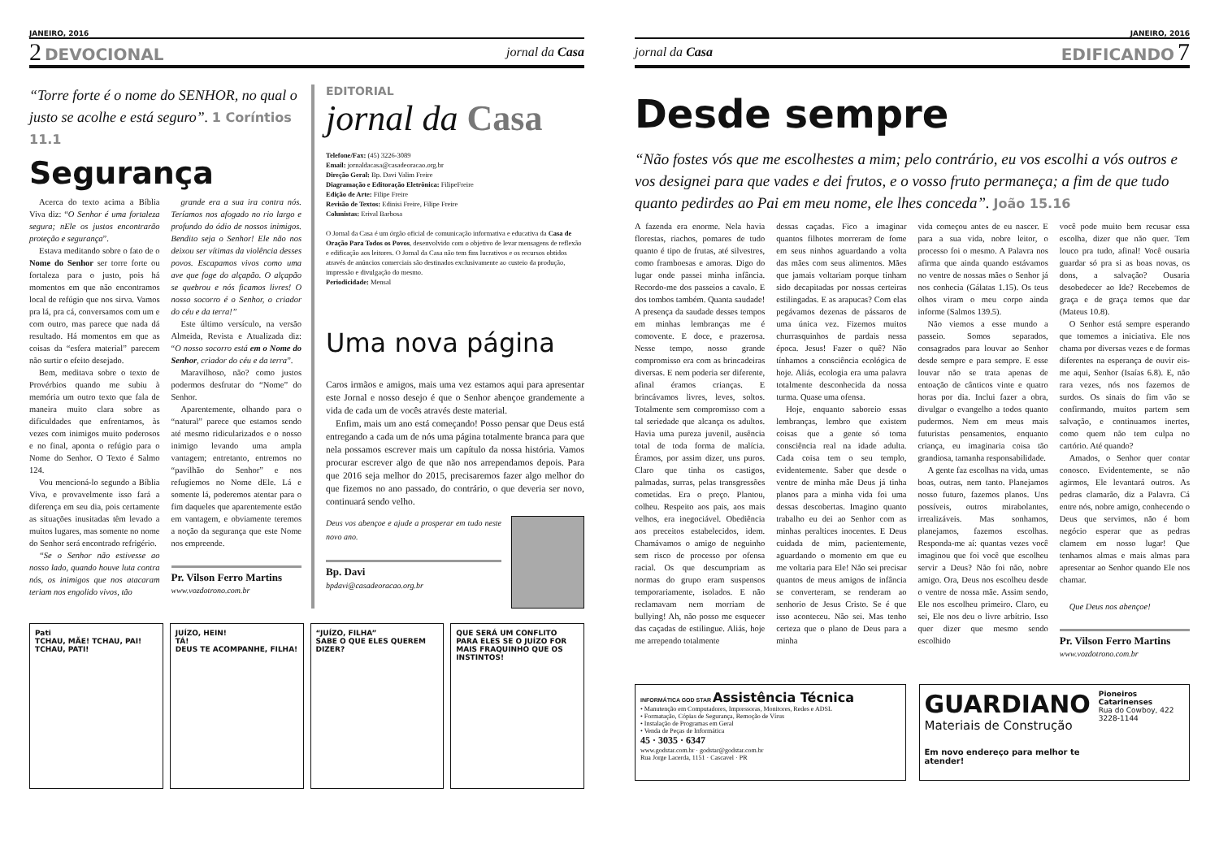JANEIRO, 2016
2 DEVOCIONAL jornal da Casa
“Torre forte é o nome do SENHOR, no qual o justo se acolhe e está seguro”. 1 Coríntios 11.1
Segurança
Acerca do texto acima a Bíblia Viva diz: “O Senhor é uma fortaleza segura; nEle os justos encontrarão proteção e segurança”.
Estava meditando sobre o fato de o Nome do Senhor ser torre forte ou fortaleza para o justo, pois há momentos em que não encontramos local de refúgio que nos sirva. Vamos pra lá, pra cá, conversamos com um e com outro, mas parece que nada dá resultado. Há momentos em que as coisas da “esfera material” parecem não surtir o efeito desejado.
Bem, meditava sobre o texto de Provérbios quando me subiu à memória um outro texto que fala de maneira muito clara sobre as dificuldades que enfrentamos, às vezes com inimigos muito poderosos e no final, aponta o refúgio para o Nome do Senhor. O Texto é Salmo 124.
Vou mencioná-lo segundo a Bíblia Viva, e provavelmente isso fará a diferença em seu dia, pois certamente as situações inusitadas têm levado a muitos lugares, mas somente no nome do Senhor será encontrado refrigério.
“Se o Senhor não estivesse ao nosso lado, quando houve luta contra nós, os inimigos que nos atacaram teriam nos engolido vivos, tão
grande era a sua ira contra nós. Teríamos nos afogado no rio largo e profundo do ódio de nossos inimigos. Bendito seja o Senhor! Ele não nos deixou ser vítimas da violência desses povos. Escapamos vivos como uma ave que foge do alçapão. O alçapão se quebrou e nós ficamos livres! O nosso socorro é o Senhor, o criador do céu e da terra!”
Este último versículo, na versão Almeida, Revista e Atualizada diz: “O nosso socorro está em o Nome do Senhor, criador do céu e da terra”.
Maravilhoso, não? como justos podermos desfrutar do “Nome” do Senhor.
Aparentemente, olhando para o “natural” parece que estamos sendo até mesmo ridicularizados e o nosso inimigo levando uma ampla vantagem; entretanto, entremos no “pavilhão do Senhor” e nos refugiemos no Nome dEle. Lá e somente lá, poderemos atentar para o fim daqueles que aparentemente estão em vantagem, e obviamente teremos a noção da segurança que este Nome nos empreende.
Pr. Vilson Ferro Martins
www.vozdotrono.com.br
EDITORIAL
jornal da Casa
Telefone/Fax: (45) 3226-3089
Email: jornaldacasa@casadeoracao.org.br
Direção Geral: Bp. Davi Valim Freire
Diagramação e Editoração Eletrônica: FilipeFreire
Edição de Arte: Filipe Freire
Revisão de Textos: Edinisi Freire, Filipe Freire
Colunistas: Erival Barbosa
O Jornal da Casa é um órgão oficial de comunicação informativa e educativa da Casa de Oração Para Todos os Povos, desenvolvido com o objetivo de levar mensagens de reflexão e edificação aos leitores. O Jornal da Casa não tem fins lucrativos e os recursos obtidos através de anúncios comerciais são destinados exclusivamente ao custeio da produção, impressão e divulgação do mesmo.
Periodicidade: Mensal
Uma nova página
Caros irmãos e amigos, mais uma vez estamos aqui para apresentar este Jornal e nosso desejo é que o Senhor abençoe grandemente a vida de cada um de vocês através deste material.
Enfim, mais um ano está começando! Posso pensar que Deus está entregando a cada um de nós uma página totalmente branca para que nela possamos escrever mais um capítulo da nossa história. Vamos procurar escrever algo de que não nos arrependamos depois. Para que 2016 seja melhor do 2015, precisaremos fazer algo melhor do que fizemos no ano passado, do contrário, o que deveria ser novo, continuará sendo velho.
Deus vos abençoe e ajude a prosperar em tudo neste novo ano.
Bp. Davi
bpdavi@casadeoracao.org.br
Pati
TCHAU, MÃE! TCHAU, PAI!
TCHAU, PATI!
JUÍZO, HEIN!
TÁ!
DEUS TE ACOMPANHE, FILHA!
“JUÍZO, FILHA”
SABE O QUE ELES QUEREM DIZER?
QUE SERÁ UM CONFLITO PARA ELES SE O JUÍZO FOR MAIS FRAQUINHO QUE OS INSTINTOS!
JANEIRO, 2016
jornal da Casa EDIFICANDO 7
Desde sempre
“Não fostes vós que me escolhestes a mim; pelo contrário, eu vos escolhi a vós outros e vos designei para que vades e dei frutos, e o vosso fruto permaneça; a fim de que tudo quanto pedirdes ao Pai em meu nome, ele lhes conceda”. João 15.16
A fazenda era enorme. Nela havia florestas, riachos, pomares de tudo quanto é tipo de frutas, até silvestres, como framboesas e amoras. Digo do lugar onde passei minha infância. Recordo-me dos passeios a cavalo. E dos tombos também. Quanta saudade! A presença da saudade desses tempos em minhas lembranças me é comovente. E doce, e prazerosa. Nesse tempo, nosso grande compromisso era com as brincadeiras diversas. E nem poderia ser diferente, afinal éramos crianças. E brincávamos livres, leves, soltos. Totalmente sem compromisso com a tal seriedade que alcança os adultos. Havia uma pureza juvenil, ausência total de toda forma de malícia. Éramos, por assim dizer, uns puros. Claro que tinha os castigos, palmadas, surras, pelas transgressões cometidas. Era o preço. Plantou, colheu. Respeito aos pais, aos mais velhos, era inegociável. Obediência aos preceitos estabelecidos, idem. Chamávamos o amigo de neguinho sem risco de processo por ofensa racial. Os que descumpriam as normas do grupo eram suspensos temporariamente, isolados. E não reclamavam nem morriam de bullying! Ah, não posso me esquecer das caçadas de estilingue. Aliás, hoje me arrependo totalmente
dessas caçadas. Fico a imaginar quantos filhotes morreram de fome em seus ninhos aguardando a volta das mães com seus alimentos. Mães que jamais voltariam porque tinham sido decapitadas por nossas certeiras estilingadas. E as arapucas? Com elas pegávamos dezenas de pássaros de uma única vez. Fizemos muitos churrasquinhos de pardais nessa época. Jesus! Fazer o quê? Não tínhamos a consciência ecológica de hoje. Aliás, ecologia era uma palavra totalmente desconhecida da nossa turma. Quase uma ofensa.
Hoje, enquanto saboreio essas lembranças, lembro que existem coisas que a gente só toma consciência real na idade adulta. Cada coisa tem o seu templo, evidentemente. Saber que desde o ventre de minha mãe Deus já tinha planos para a minha vida foi uma dessas descobertas. Imagino quanto trabalho eu dei ao Senhor com as minhas peraltices inocentes. E Deus cuidada de mim, pacientemente, aguardando o momento em que eu me voltaria para Ele! Não sei precisar quantos de meus amigos de infância se converteram, se renderam ao senhorio de Jesus Cristo. Se é que isso aconteceu. Não sei. Mas tenho certeza que o plano de Deus para a minha
vida começou antes de eu nascer. E para a sua vida, nobre leitor, o processo foi o mesmo. A Palavra nos afirma que ainda quando estávamos no ventre de nossas mães o Senhor já nos conhecia (Gálatas 1.15). Os teus olhos viram o meu corpo ainda informe (Salmos 139.5).
Não viemos a esse mundo a passeio. Somos separados, consagrados para louvar ao Senhor desde sempre e para sempre. E esse louvar não se trata apenas de entoação de cânticos vinte e quatro horas por dia. Inclui fazer a obra, divulgar o evangelho a todos quanto pudermos. Nem em meus mais futuristas pensamentos, enquanto criança, eu imaginaria coisa tão grandiosa, tamanha responsabilidade.
A gente faz escolhas na vida, umas boas, outras, nem tanto. Planejamos nosso futuro, fazemos planos. Uns possíveis, outros mirabolantes, irrealizáveis. Mas sonhamos, planejamos, fazemos escolhas. Responda-me aí: quantas vezes você imaginou que foi você que escolheu servir a Deus? Não foi não, nobre amigo. Ora, Deus nos escolheu desde o ventre de nossa mãe. Assim sendo, Ele nos escolheu primeiro. Claro, eu sei, Ele nos deu o livre arbítrio. Isso quer dizer que mesmo sendo escolhido
você pode muito bem recusar essa escolha, dizer que não quer. Tem louco pra tudo, afinal! Você ousaria guardar só pra si as boas novas, os dons, a salvação? Ousaria desobedecer ao Ide? Recebemos de graça e de graça temos que dar (Mateus 10.8).
O Senhor está sempre esperando que tomemos a iniciativa. Ele nos chama por diversas vezes e de formas diferentes na esperança de ouvir eis-me aqui, Senhor (Isaías 6.8). E, não rara vezes, nós nos fazemos de surdos. Os sinais do fim vão se confirmando, muitos partem sem salvação, e continuamos inertes, como quem não tem culpa no cartório. Até quando?
Amados, o Senhor quer contar conosco. Evidentemente, se não agirmos, Ele levantará outros. As pedras clamarão, diz a Palavra. Cá entre nós, nobre amigo, conhecendo o Deus que servimos, não é bom negócio esperar que as pedras clamem em nosso lugar! Que tenhamos almas e mais almas para apresentar ao Senhor quando Ele nos chamar.
Que Deus nos abençoe!
Pr. Vilson Ferro Martins
www.vozdotrono.com.br
INFORMÁTICA GOD STAR Assistência Técnica
• Manutenção em Computadores, Impressoras, Monitores, Redes e ADSL
• Formatação, Cópias de Segurança, Remoção de Vírus
• Instalação de Programas em Geral
• Venda de Peças de Informática
45 · 3035 · 6347
www.godstar.com.br · godstar@godstar.com.br
Rua Jorge Lacerda, 1151 · Cascavel · PR
GUARDIANO
Materiais de Construção
Em novo endereço para melhor te atender!
Pioneiros Catarinenses
Rua do Cowboy, 422
3228-1144